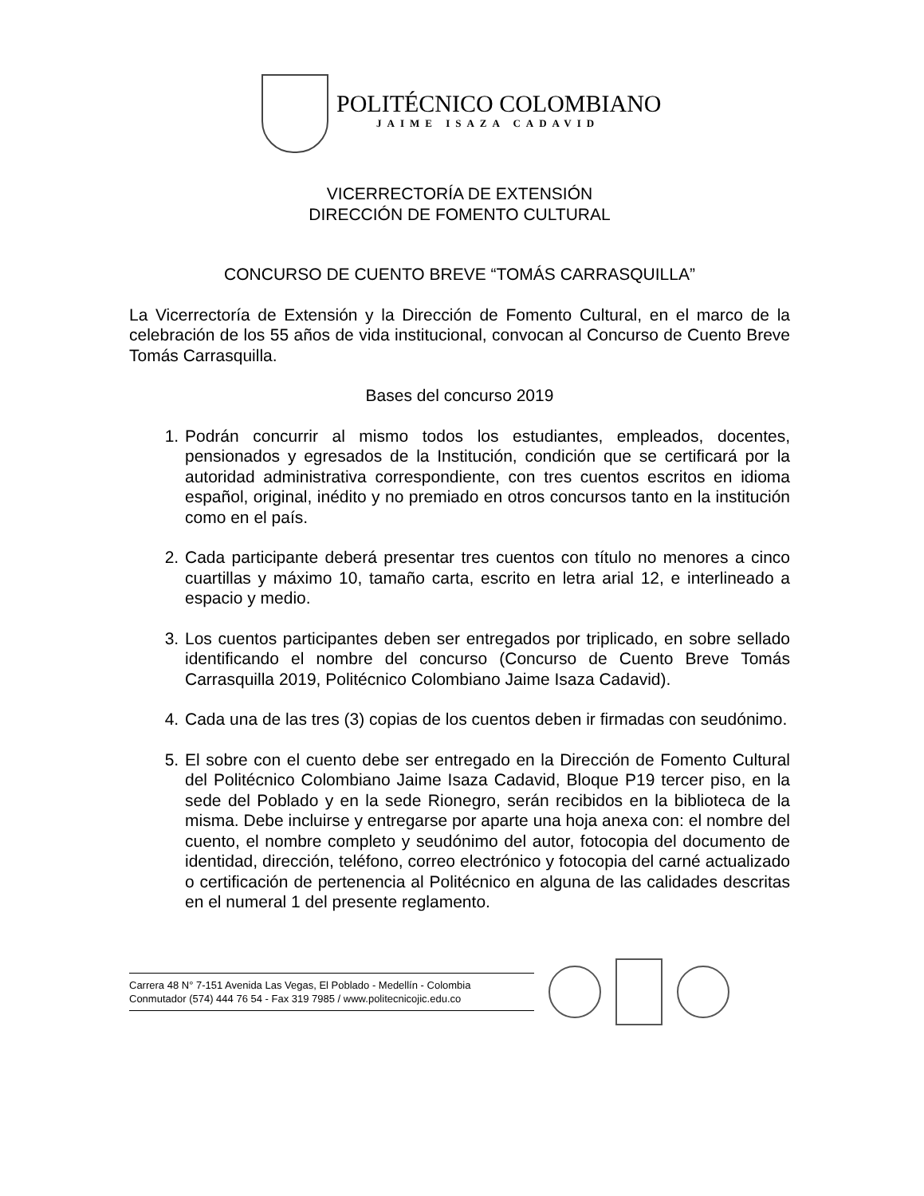POLITÉCNICO COLOMBIANO
JAIME ISAZA CADAVID
VICERRECTORÍA DE EXTENSIÓN
DIRECCIÓN DE FOMENTO CULTURAL
CONCURSO DE CUENTO BREVE “TOMÁS CARRASQUILLA”
La Vicerrectoría de Extensión y la Dirección de Fomento Cultural, en el marco de la celebración de los 55 años de vida institucional, convocan al Concurso de Cuento Breve Tomás Carrasquilla.
Bases del concurso 2019
1. Podrán concurrir al mismo todos los estudiantes, empleados, docentes, pensionados y egresados de la Institución, condición que se certificará por la autoridad administrativa correspondiente, con tres cuentos escritos en idioma español, original, inédito y no premiado en otros concursos tanto en la institución como en el país.
2. Cada participante deberá presentar tres cuentos con título no menores a cinco cuartillas y máximo 10, tamaño carta, escrito en letra arial 12, e interlineado a espacio y medio.
3. Los cuentos participantes deben ser entregados por triplicado, en sobre sellado identificando el nombre del concurso (Concurso de Cuento Breve Tomás Carrasquilla 2019, Politécnico Colombiano Jaime Isaza Cadavid).
4. Cada una de las tres (3) copias de los cuentos deben ir firmadas con seudónimo.
5. El sobre con el cuento debe ser entregado en la Dirección de Fomento Cultural del Politécnico Colombiano Jaime Isaza Cadavid, Bloque P19 tercer piso, en la sede del Poblado y en la sede Rionegro, serán recibidos en la biblioteca de la misma. Debe incluirse y entregarse por aparte una hoja anexa con: el nombre del cuento, el nombre completo y seudónimo del autor, fotocopia del documento de identidad, dirección, teléfono, correo electrónico y fotocopia del carné actualizado o certificación de pertenencia al Politécnico en alguna de las calidades descritas en el numeral 1 del presente reglamento.
Carrera 48 N° 7-151 Avenida Las Vegas, El Poblado - Medellín - Colombia
Conmutador (574) 444 76 54 - Fax 319 7985 / www.politecnicojic.edu.co